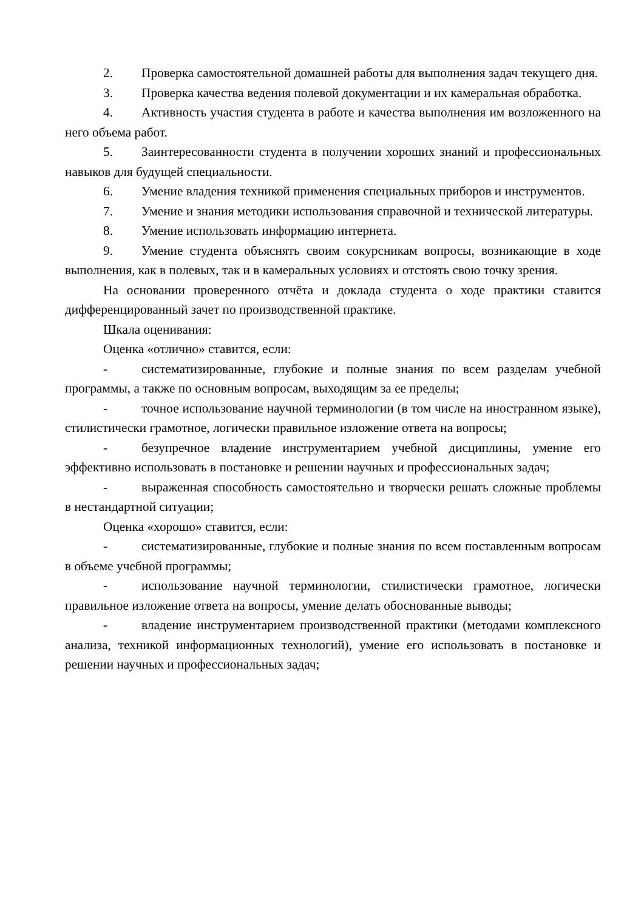2. Проверка самостоятельной домашней работы для выполнения задач текущего дня.
3. Проверка качества ведения полевой документации и их камеральная обработка.
4. Активность участия студента в работе и качества выполнения им возложенного на него объема работ.
5. Заинтересованности студента в получении хороших знаний и профессиональных навыков для будущей специальности.
6. Умение владения техникой применения специальных приборов и инструментов.
7. Умение и знания методики использования справочной и технической литературы.
8. Умение использовать информацию интернета.
9. Умение студента объяснять своим сокурсникам вопросы, возникающие в ходе выполнения, как в полевых, так и в камеральных условиях и отстоять свою точку зрения.
На основании проверенного отчёта и доклада студента о ходе практики ставится дифференцированный зачет по производственной практике.
Шкала оценивания:
Оценка «отлично» ставится, если:
- систематизированные, глубокие и полные знания по всем разделам учебной программы, а также по основным вопросам, выходящим за ее пределы;
- точное использование научной терминологии (в том числе на иностранном языке), стилистически грамотное, логически правильное изложение ответа на вопросы;
- безупречное владение инструментарием учебной дисциплины, умение его эффективно использовать в постановке и решении научных и профессиональных задач;
- выраженная способность самостоятельно и творчески решать сложные проблемы в нестандартной ситуации;
Оценка «хорошо» ставится, если:
- систематизированные, глубокие и полные знания по всем поставленным вопросам в объеме учебной программы;
- использование научной терминологии, стилистически грамотное, логически правильное изложение ответа на вопросы, умение делать обоснованные выводы;
- владение инструментарием производственной практики (методами комплексного анализа, техникой информационных технологий), умение его использовать в постановке и решении научных и профессиональных задач;